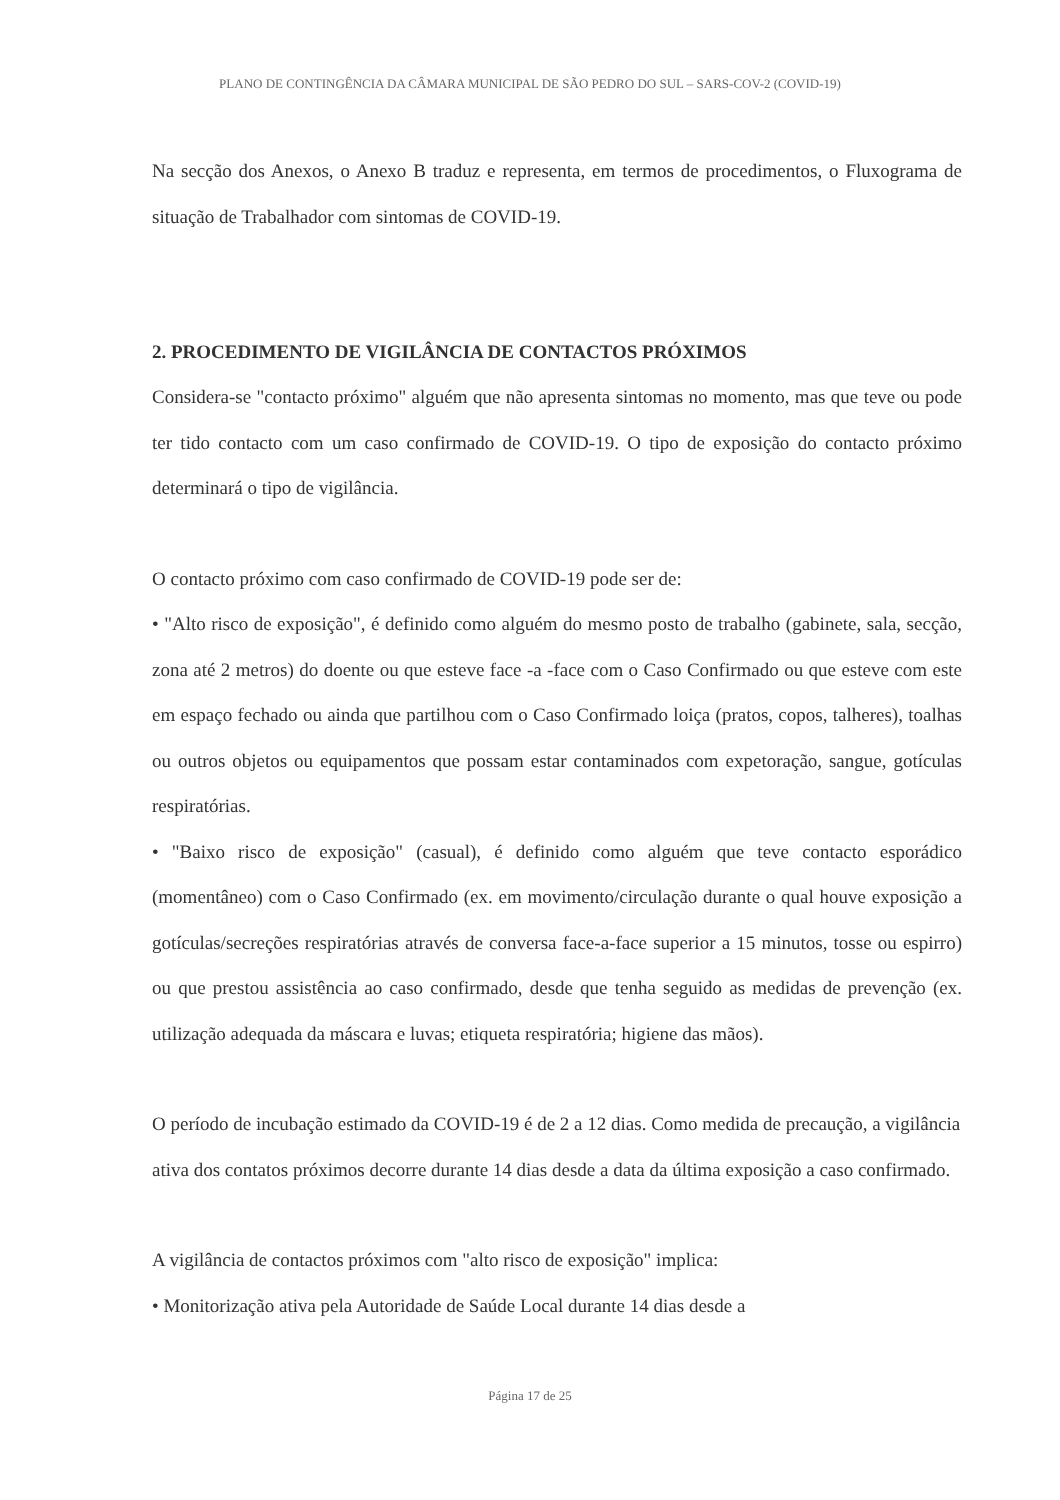PLANO DE CONTINGÊNCIA DA CÂMARA MUNICIPAL DE SÃO PEDRO DO SUL – SARS-COV-2 (COVID-19)
Na secção dos Anexos, o Anexo B traduz e representa, em termos de procedimentos, o Fluxograma de situação de Trabalhador com sintomas de COVID-19.
2. PROCEDIMENTO DE VIGILÂNCIA DE CONTACTOS PRÓXIMOS
Considera-se "contacto próximo" alguém que não apresenta sintomas no momento, mas que teve ou pode ter tido contacto com um caso confirmado de COVID-19. O tipo de exposição do contacto próximo determinará o tipo de vigilância.
O contacto próximo com caso confirmado de COVID-19 pode ser de:
• "Alto risco de exposição", é definido como alguém do mesmo posto de trabalho (gabinete, sala, secção, zona até 2 metros) do doente ou que esteve face -a -face com o Caso Confirmado ou que esteve com este em espaço fechado ou ainda que partilhou com o Caso Confirmado loiça (pratos, copos, talheres), toalhas ou outros objetos ou equipamentos que possam estar contaminados com expetoração, sangue, gotículas respiratórias.
• "Baixo risco de exposição" (casual), é definido como alguém que teve contacto esporádico (momentâneo) com o Caso Confirmado (ex. em movimento/circulação durante o qual houve exposição a gotículas/secreções respiratórias através de conversa face-a-face superior a 15 minutos, tosse ou espirro) ou que prestou assistência ao caso confirmado, desde que tenha seguido as medidas de prevenção (ex. utilização adequada da máscara e luvas; etiqueta respiratória; higiene das mãos).
O período de incubação estimado da COVID-19 é de 2 a 12 dias. Como medida de precaução, a vigilância ativa dos contatos próximos decorre durante 14 dias desde a data da última exposição a caso confirmado.
A vigilância de contactos próximos com "alto risco de exposição" implica:
• Monitorização ativa pela Autoridade de Saúde Local durante 14 dias desde a
Página 17 de 25